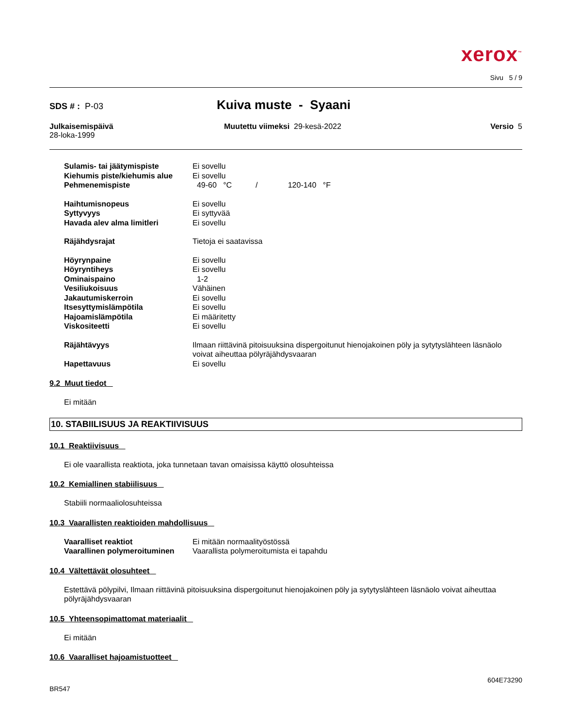xerox<sup>™</sup>
Sivu 5 / 9
SDS # : P-03
Kuiva muste - Syaani
Julkaisemispäivä
28-loka-1999
Muutettu viimeksi 29-kesä-2022
Versio 5
| Sulamis- tai jäätymispiste | Ei sovellu |
| Kiehumis piste/kiehumis alue | Ei sovellu |
| Pehmenemispiste | 49-60 °C / 120-140 °F |
| Haihtumisnopeus | Ei sovellu |
| Syttyvyys | Ei syttyvää |
| Havada alev alma limitleri | Ei sovellu |
| Räjähdysrajat | Tietoja ei saatavissa |
| Höyrynpaine | Ei sovellu |
| Höyryntiheys | Ei sovellu |
| Ominaispaino | 1-2 |
| Vesiliukoisuus | Vähäinen |
| Jakautumiskerroin | Ei sovellu |
| Itsesyttymislämpötila | Ei sovellu |
| Hajoamislämpötila | Ei määritetty |
| Viskositeetti | Ei sovellu |
| Räjähtävyys | Ilmaan riittävinä pitoisuuksina dispergoitunut hienojakoinen pöly ja sytytyslähteen läsnäolo voivat aiheuttaa pölyräjähdysvaaran |
| Hapettavuus | Ei sovellu |
9.2 Muut tiedot
Ei mitään
10. STABIILISUUS JA REAKTIIVISUUS
10.1 Reaktiivisuus
Ei ole vaarallista reaktiota, joka tunnetaan tavan omaisissa käyttö olosuhteissa
10.2 Kemiallinen stabiilisuus
Stabiili normaaliolosuhteissa
10.3 Vaarallisten reaktioiden mahdollisuus
| Vaaralliset reaktiot | Ei mitään normaalityöstössä |
| Vaarallinen polymeroituminen | Vaarallista polymeroitumista ei tapahdu |
10.4 Vältettävät olosuhteet
Estettävä pölypilvi, Ilmaan riittävinä pitoisuuksina dispergoitunut hienojakoinen pöly ja sytytyslähteen läsnäolo voivat aiheuttaa pölyräjähdysvaaran
10.5 Yhteensopimattomat materiaalit
Ei mitään
10.6 Vaaralliset hajoamistuotteet
BR547
604E73290